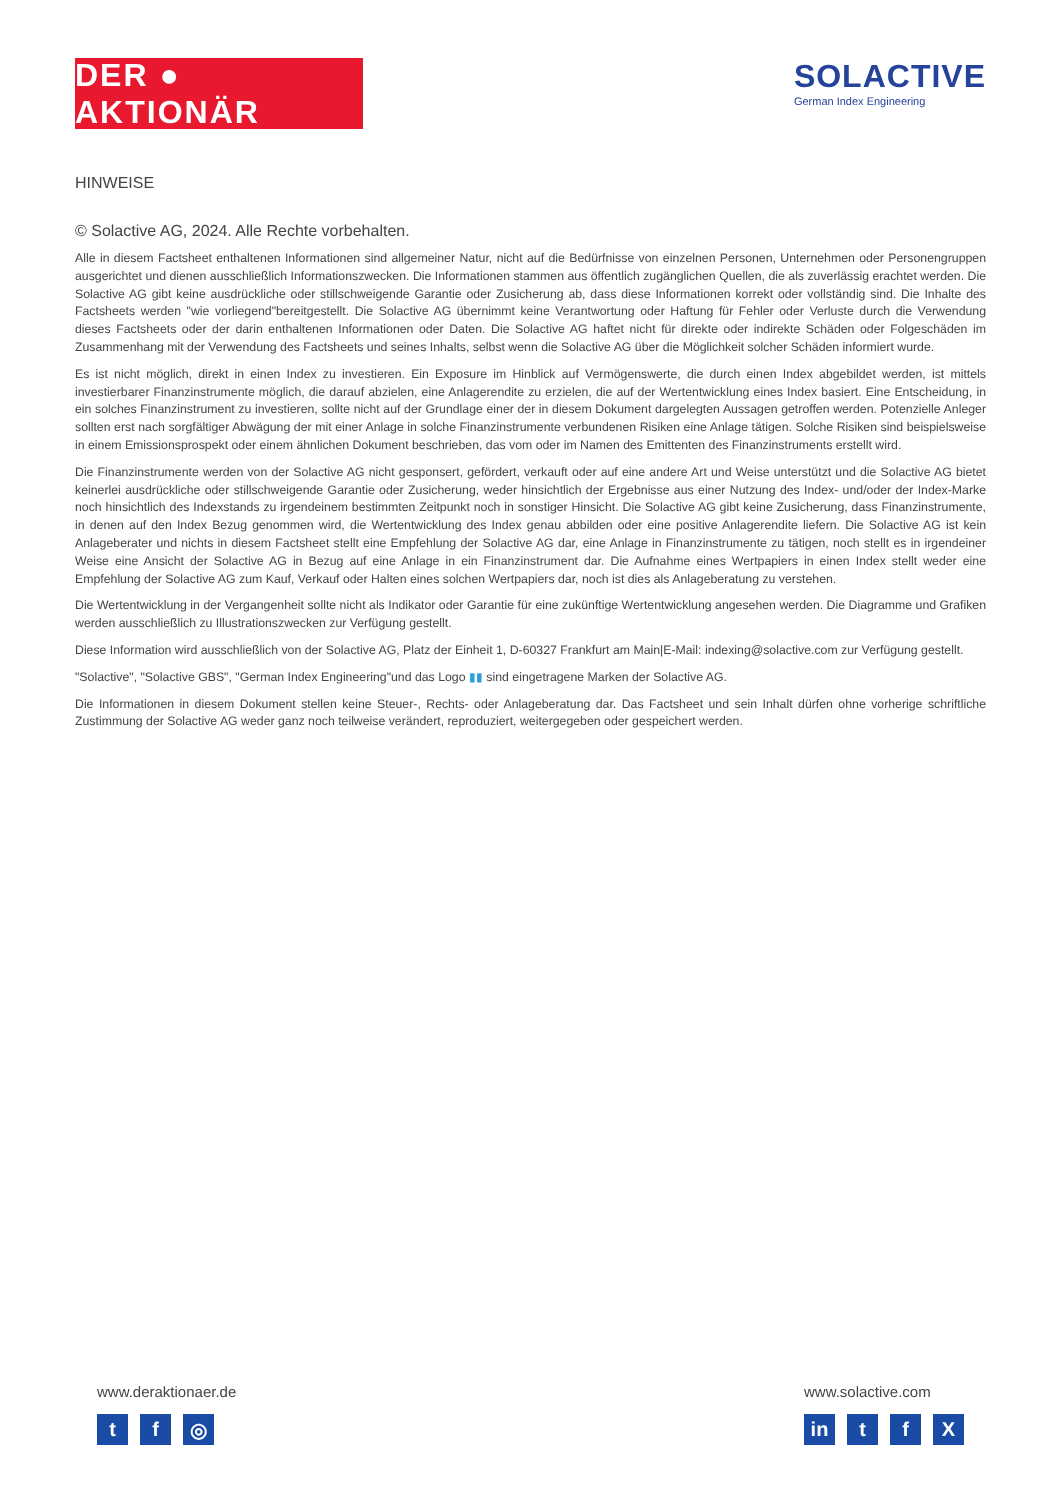DER ● AKTIONÄR
SOLACTIVE
German Index Engineering
HINWEISE
© Solactive AG, 2024. Alle Rechte vorbehalten.
Alle in diesem Factsheet enthaltenen Informationen sind allgemeiner Natur, nicht auf die Bedürfnisse von einzelnen Personen, Unternehmen oder Personengruppen ausgerichtet und dienen ausschließlich Informationszwecken. Die Informationen stammen aus öffentlich zugänglichen Quellen, die als zuverlässig erachtet werden. Die Solactive AG gibt keine ausdrückliche oder stillschweigende Garantie oder Zusicherung ab, dass diese Informationen korrekt oder vollständig sind. Die Inhalte des Factsheets werden "wie vorliegend"bereitgestellt. Die Solactive AG übernimmt keine Verantwortung oder Haftung für Fehler oder Verluste durch die Verwendung dieses Factsheets oder der darin enthaltenen Informationen oder Daten. Die Solactive AG haftet nicht für direkte oder indirekte Schäden oder Folgeschäden im Zusammenhang mit der Verwendung des Factsheets und seines Inhalts, selbst wenn die Solactive AG über die Möglichkeit solcher Schäden informiert wurde.
Es ist nicht möglich, direkt in einen Index zu investieren. Ein Exposure im Hinblick auf Vermögenswerte, die durch einen Index abgebildet werden, ist mittels investierbarer Finanzinstrumente möglich, die darauf abzielen, eine Anlagerendite zu erzielen, die auf der Wertentwicklung eines Index basiert. Eine Entscheidung, in ein solches Finanzinstrument zu investieren, sollte nicht auf der Grundlage einer der in diesem Dokument dargelegten Aussagen getroffen werden. Potenzielle Anleger sollten erst nach sorgfältiger Abwägung der mit einer Anlage in solche Finanzinstrumente verbundenen Risiken eine Anlage tätigen. Solche Risiken sind beispielsweise in einem Emissionsprospekt oder einem ähnlichen Dokument beschrieben, das vom oder im Namen des Emittenten des Finanzinstruments erstellt wird.
Die Finanzinstrumente werden von der Solactive AG nicht gesponsert, gefördert, verkauft oder auf eine andere Art und Weise unterstützt und die Solactive AG bietet keinerlei ausdrückliche oder stillschweigende Garantie oder Zusicherung, weder hinsichtlich der Ergebnisse aus einer Nutzung des Index- und/oder der Index-Marke noch hinsichtlich des Indexstands zu irgendeinem bestimmten Zeitpunkt noch in sonstiger Hinsicht. Die Solactive AG gibt keine Zusicherung, dass Finanzinstrumente, in denen auf den Index Bezug genommen wird, die Wertentwicklung des Index genau abbilden oder eine positive Anlagerendite liefern. Die Solactive AG ist kein Anlageberater und nichts in diesem Factsheet stellt eine Empfehlung der Solactive AG dar, eine Anlage in Finanzinstrumente zu tätigen, noch stellt es in irgendeiner Weise eine Ansicht der Solactive AG in Bezug auf eine Anlage in ein Finanzinstrument dar. Die Aufnahme eines Wertpapiers in einen Index stellt weder eine Empfehlung der Solactive AG zum Kauf, Verkauf oder Halten eines solchen Wertpapiers dar, noch ist dies als Anlageberatung zu verstehen.
Die Wertentwicklung in der Vergangenheit sollte nicht als Indikator oder Garantie für eine zukünftige Wertentwicklung angesehen werden. Die Diagramme und Grafiken werden ausschließlich zu Illustrationszwecken zur Verfügung gestellt.
Diese Information wird ausschließlich von der Solactive AG, Platz der Einheit 1, D-60327 Frankfurt am Main|E-Mail: indexing@solactive.com zur Verfügung gestellt.
"Solactive", "Solactive GBS", "German Index Engineering"und das Logo ▮▮ sind eingetragene Marken der Solactive AG.
Die Informationen in diesem Dokument stellen keine Steuer-, Rechts- oder Anlageberatung dar. Das Factsheet und sein Inhalt dürfen ohne vorherige schriftliche Zustimmung der Solactive AG weder ganz noch teilweise verändert, reproduziert, weitergegeben oder gespeichert werden.
www.deraktionaer.de
t f ◎
www.solactive.com
in t f X